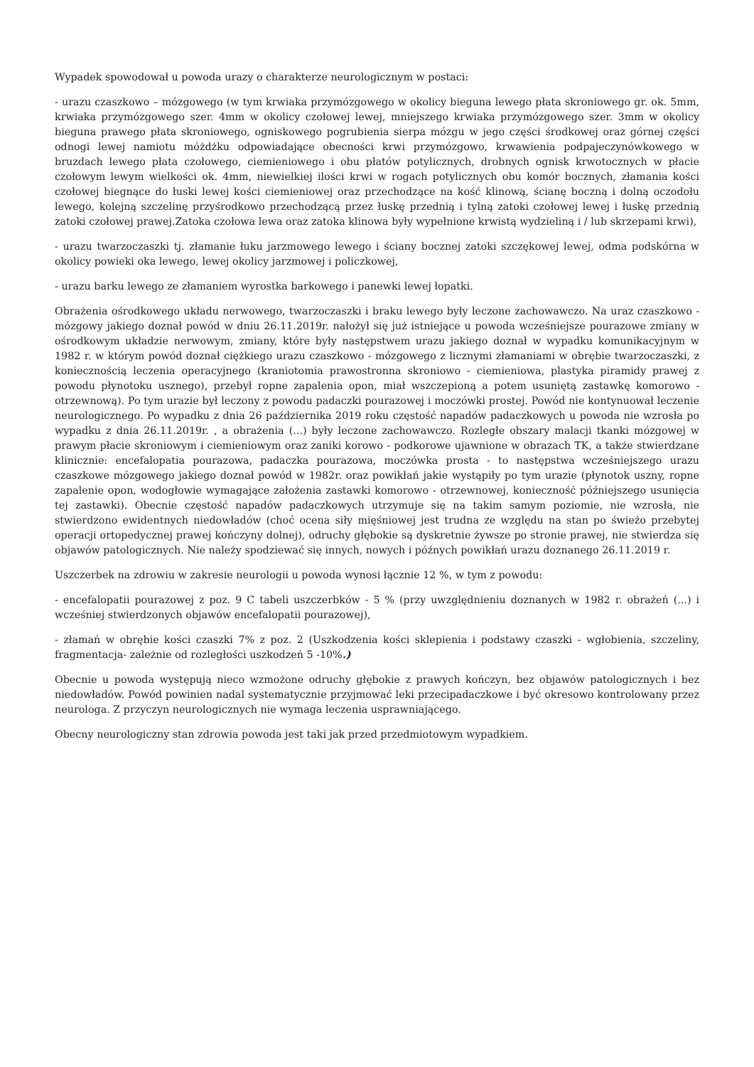Wypadek spowodował u powoda urazy o charakterze neurologicznym w postaci:
- urazu czaszkowo – mózgowego (w tym krwiaka przymózgowego w okolicy bieguna lewego płata skroniowego gr. ok. 5mm, krwiaka przymózgowego szer. 4mm w okolicy czołowej lewej, mniejszego krwiaka przymózgowego szer. 3mm w okolicy bieguna prawego płata skroniowego, ogniskowego pogrubienia sierpa mózgu w jego części środkowej oraz górnej części odnogi lewej namiotu móżdżku odpowiadające obecności krwi przymózgowo, krwawienia podpajeczynówkowego w bruzdach lewego płata czołowego, ciemieniowego i obu płatów potylicznych, drobnych ognisk krwotocznych w płacie czołowym lewym wielkości ok. 4mm, niewielkiej ilości krwi w rogach potylicznych obu komór bocznych, złamania kości czołowej biegnące do łuski lewej kości ciemieniowej oraz przechodzące na kość klinową, ścianę boczną i dolną oczodołu lewego, kolejną szczelinę przyśrodkowo przechodzącą przez łuskę przednią i tylną zatoki czołowej lewej i łuskę przednią zatoki czołowej prawej.Zatoka czołowa lewa oraz zatoka klinowa były wypełnione krwistą wydzieliną i / lub skrzepami krwi),
- urazu twarzoczaszki tj. złamanie łuku jarzmowego lewego i ściany bocznej zatoki szczękowej lewej, odma podskórna w okolicy powieki oka lewego, lewej okolicy jarzmowej i policzkowej,
- urazu barku lewego ze złamaniem wyrostka barkowego i panewki lewej łopatki.
Obrażenia ośrodkowego układu nerwowego, twarzoczaszki i braku lewego były leczone zachowawczo. Na uraz czaszkowo - mózgowy jakiego doznał powód w dniu 26.11.2019r. nałożył się już istniejące u powoda wcześniejsze pourazowe zmiany w ośrodkowym układzie nerwowym, zmiany, które były następstwem urazu jakiego doznał w wypadku komunikacyjnym w 1982 r. w którym powód doznał ciężkiego urazu czaszkowo - mózgowego z licznymi złamaniami w obrębie twarzoczaszki, z koniecznością leczenia operacyjnego (kraniotomia prawostronna skroniowo - ciemieniowa, plastyka piramidy prawej z powodu płynotoku usznego), przebył ropne zapalenia opon, miał wszczepioną a potem usuniętą zastawkę komorowo - otrzewnową). Po tym urazie był leczony z powodu padaczki pourazowej i moczówki prostej. Powód nie kontynuował leczenie neurologicznego. Po wypadku z dnia 26 października 2019 roku częstość napadów padaczkowych u powoda nie wzrosła po wypadku z dnia 26.11.2019r. , a obrażenia (...) były leczone zachowawczo. Rozległe obszary malacji tkanki mózgowej w prawym płacie skroniowym i ciemieniowym oraz zaniki korowo - podkorowe ujawnione w obrazach TK, a także stwierdzane klinicznie: encefalopatia pourazowa, padaczka pourazowa, moczówka prosta - to następstwa wcześniejszego urazu czaszkowe mózgowego jakiego doznał powód w 1982r. oraz powikłań jakie wystąpiły po tym urazie (płynotok uszny, ropne zapalenie opon, wodogłowie wymagające założenia zastawki komorowo - otrzewnowej, konieczność późniejszego usunięcia tej zastawki). Obecnie częstość napadów padaczkowych utrzymuje się na takim samym poziomie, nie wzrosła, nie stwierdzono ewidentnych niedowładów (choć ocena siły mięśniowej jest trudna ze względu na stan po świeżo przebytej operacji ortopedycznej prawej kończyny dolnej), odruchy głębokie są dyskretnie żywsze po stronie prawej, nie stwierdza się objawów patologicznych. Nie należy spodziewać się innych, nowych i późnych powikłań urazu doznanego 26.11.2019 r.
Uszczerbek na zdrowiu w zakresie neurologii u powoda wynosi łącznie 12 %, w tym z powodu:
- encefalopatii pourazowej z poz. 9 C tabeli uszczerbków - 5 % (przy uwzględnieniu doznanych w 1982 r. obrażeń (...) i wcześniej stwierdzonych objawów encefalopatii pourazowej),
- złamań w obrębie kości czaszki 7% z poz. 2 (Uszkodzenia kości sklepienia i podstawy czaszki - wgłobienia, szczeliny, fragmentacja- zależnie od rozległości uszkodzeń 5 -10%.)
Obecnie u powoda występują nieco wzmożone odruchy głębokie z prawych kończyn, bez objawów patologicznych i bez niedowładów. Powód powinien nadal systematycznie przyjmować leki przecipadaczkowe i być okresowo kontrolowany przez neurologa. Z przyczyn neurologicznych nie wymaga leczenia usprawniającego.
Obecny neurologiczny stan zdrowia powoda jest taki jak przed przedmiotowym wypadkiem.